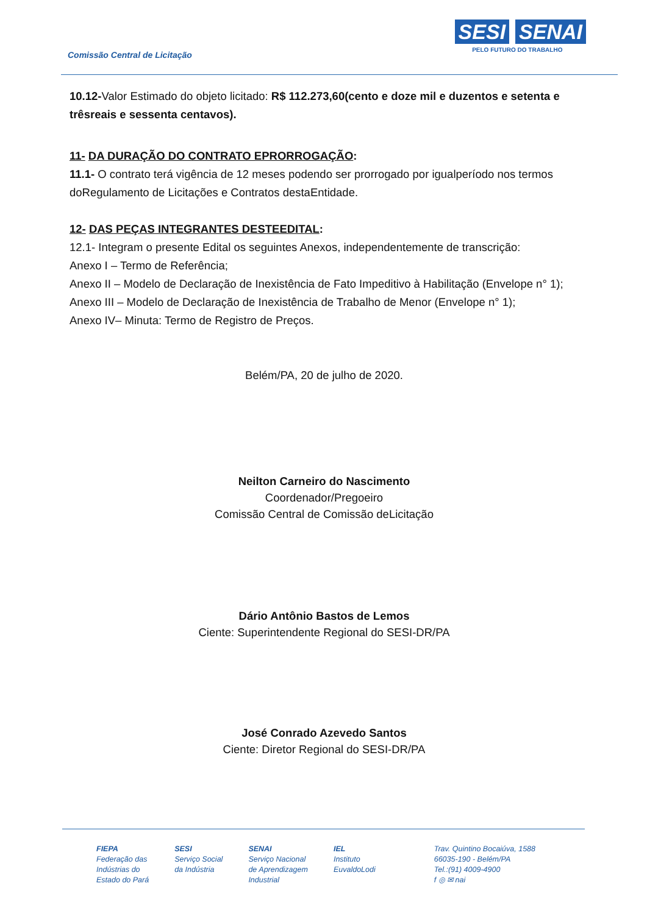Comissão Central de Licitação
SESI SENAI
PELO FUTURO DO TRABALHO
10.12-Valor Estimado do objeto licitado: R$ 112.273,60(cento e doze mil e duzentos e setenta e trêsreais e sessenta centavos).
11- DA DURAÇÃO DO CONTRATO EPRORROGAÇÃO:
11.1- O contrato terá vigência de 12 meses podendo ser prorrogado por igualperíodo nos termos doRegulamento de Licitações e Contratos destaEntidade.
12- DAS PEÇAS INTEGRANTES DESTEEDITAL:
12.1- Integram o presente Edital os seguintes Anexos, independentemente de transcrição:
Anexo I – Termo de Referência;
Anexo II – Modelo de Declaração de Inexistência de Fato Impeditivo à Habilitação (Envelope n° 1);
Anexo III – Modelo de Declaração de Inexistência de Trabalho de Menor (Envelope n° 1);
Anexo IV– Minuta: Termo de Registro de Preços.
Belém/PA, 20 de julho de 2020.
Neilton Carneiro do Nascimento
Coordenador/Pregoeiro
Comissão Central de Comissão deLicitação
Dário Antônio Bastos de Lemos
Ciente: Superintendente Regional do SESI-DR/PA
José Conrado Azevedo Santos
Ciente: Diretor Regional do SESI-DR/PA
FIEPA
Federação das
Indústrias do
Estado do Pará
SESI
Serviço Social
da Indústria
SENAI
Serviço Nacional
de Aprendizagem
Industrial
IEL
Instituto
EuvaldoLodi
Trav. Quintino Bocaiúva, 1588
66035-190 - Belém/PA
Tel.:(91) 4009-4900
f ◎ ✉ nai